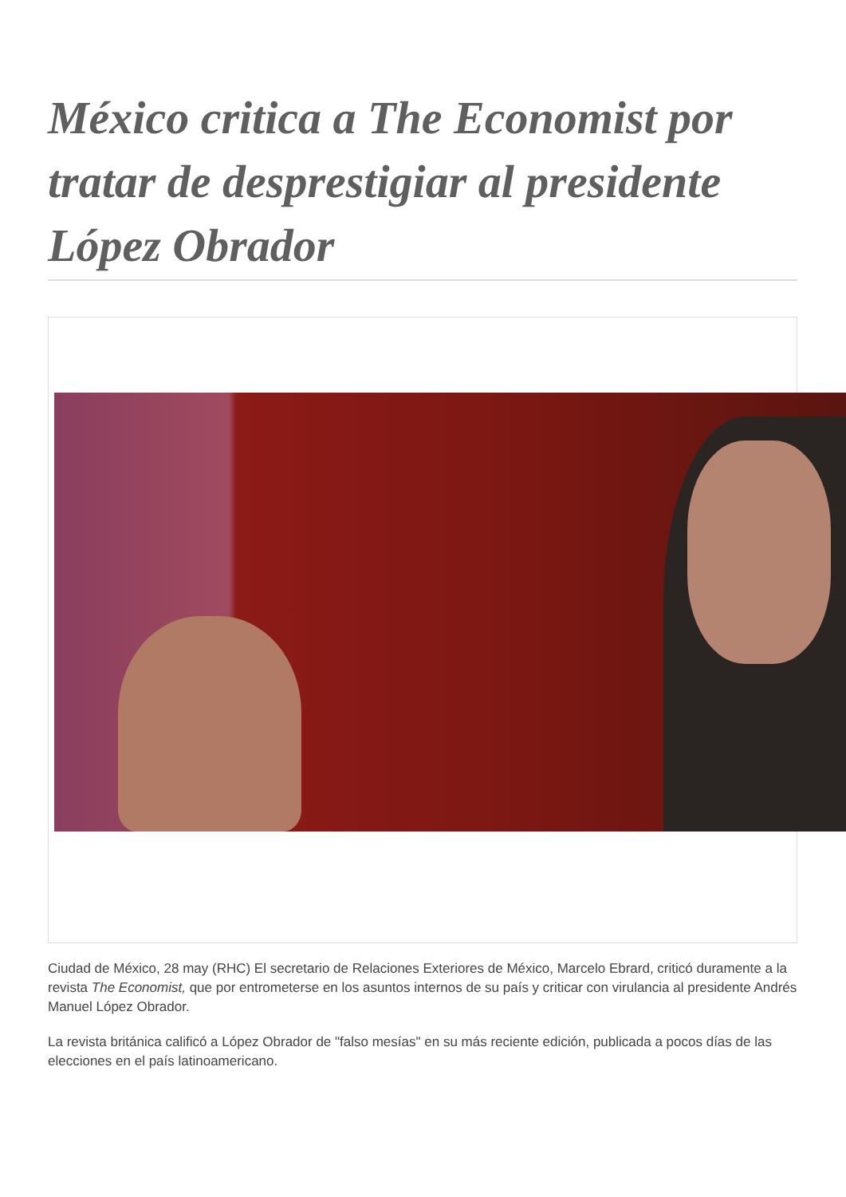México critica a The Economist por tratar de desprestigiar al presidente López Obrador
Ciudad de México, 28 may (RHC) El secretario de Relaciones Exteriores de México, Marcelo Ebrard, criticó duramente a la revista The Economist, que por entrometerse en los asuntos internos de su país y criticar con virulancia al presidente Andrés Manuel López Obrador.
La revista británica calificó a López Obrador de "falso mesías" en su más reciente edición, publicada a pocos días de las elecciones en el país latinoamericano.